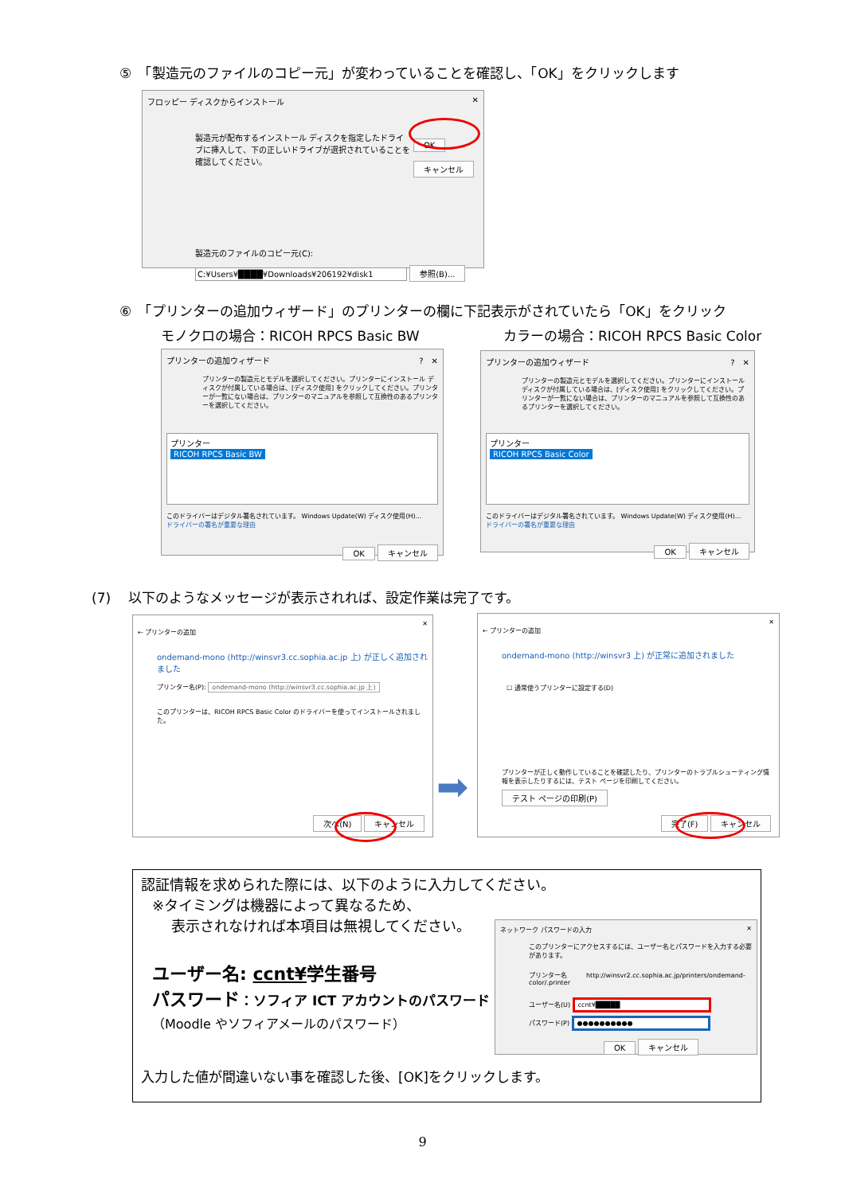⑤　「製造元のファイルのコピー元」が変わっていることを確認し、「OK」をクリックします
フロッピー ディスクからインストール ✕
製造元が配布するインストール ディスクを指定したドライブに挿入して、下の正しいドライブが選択されていることを確認してください。
OK
キャンセル
製造元のファイルのコピー元(C):
C:¥Users¥████¥Downloads¥206192¥disk1 参照(B)...
⑥　「プリンターの追加ウィザード」のプリンターの欄に下記表示がされていたら「OK」をクリック
モノクロの場合：RICOH RPCS Basic BW
カラーの場合：RICOH RPCS Basic Color
プリンターの追加ウィザード ?　✕
プリンターの製造元とモデルを選択してください。プリンターにインストール ディスクが付属している場合は、[ディスク使用] をクリックしてください。プリンターが一覧にない場合は、プリンターのマニュアルを参照して互換性のあるプリンターを選択してください。
プリンター
RICOH RPCS Basic BW
このドライバーはデジタル署名されています。 Windows Update(W) ディスク使用(H)...
ドライバーの署名が重要な理由
OK キャンセル
プリンターの追加ウィザード ?　✕
プリンターの製造元とモデルを選択してください。プリンターにインストール ディスクが付属している場合は、[ディスク使用] をクリックしてください。プリンターが一覧にない場合は、プリンターのマニュアルを参照して互換性のあるプリンターを選択してください。
プリンター
RICOH RPCS Basic Color
このドライバーはデジタル署名されています。 Windows Update(W) ディスク使用(H)...
ドライバーの署名が重要な理由
OK キャンセル
(7)　 以下のようなメッセージが表示されれば、設定作業は完了です。
✕
← プリンターの追加
ondemand-mono (http://winsvr3.cc.sophia.ac.jp 上) が正しく追加されました
プリンター名(P): ondemand-mono (http://winsvr3.cc.sophia.ac.jp 上)
このプリンターは、RICOH RPCS Basic Color のドライバーを使ってインストールされました。
次へ(N) キャンセル
➡
✕
← プリンターの追加
ondemand-mono (http://winsvr3 上) が正常に追加されました
☐ 通常使うプリンターに設定する(D)
プリンターが正しく動作していることを確認したり、プリンターのトラブルシューティング情報を表示したりするには、テスト ページを印刷してください。
テスト ページの印刷(P)
完了(F) キャンセル
認証情報を求められた際には、以下のように入力してください。
※タイミングは機器によって異なるため、
表示されなければ本項目は無視してください。
ユーザー名: ccnt¥学生番号
パスワード：ソフィア ICT アカウントのパスワード
（Moodle やソフィアメールのパスワード）
入力した値が間違いない事を確認した後、[OK]をクリックします。
ネットワーク パスワードの入力 ✕
このプリンターにアクセスするには、ユーザー名とパスワードを入力する必要があります。
プリンター名　　　http://winsvr2.cc.sophia.ac.jp/printers/ondemand-color/.printer
ユーザー名(U) ccnt¥█████
パスワード(P) ●●●●●●●●●●
OK キャンセル
9